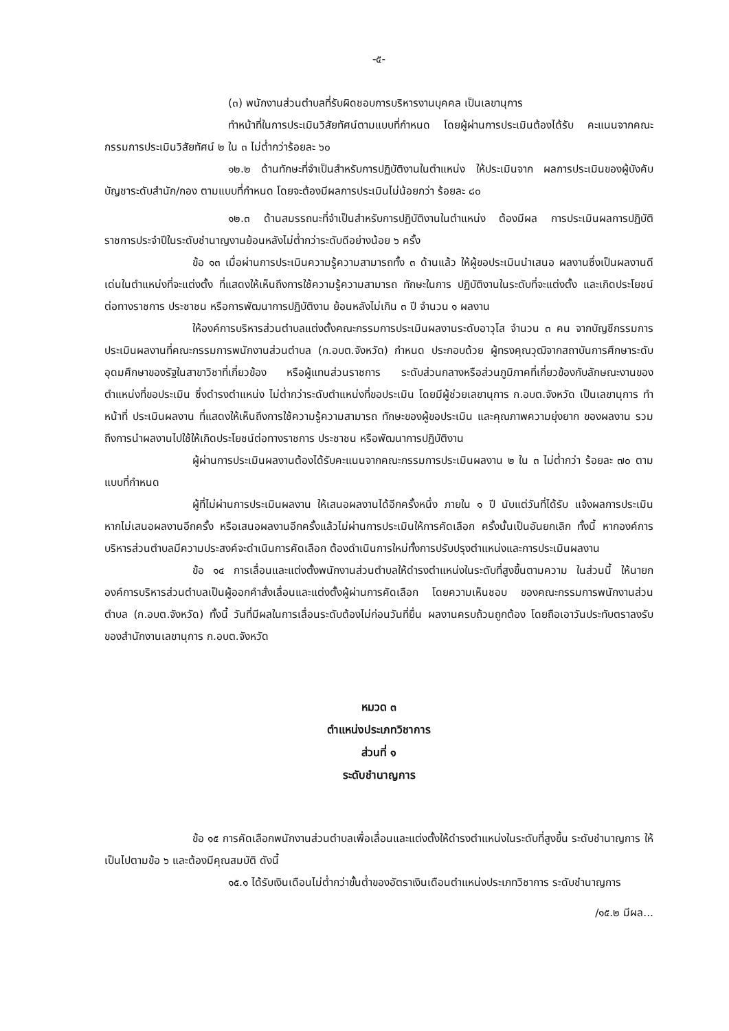-๕-
(๓) พนักงานส่วนตำบลที่รับผิดชอบการบริหารงานบุคคล เป็นเลขานุการ
ทำหน้าที่ในการประเมินวิสัยทัศน์ตามแบบที่กำหนด โดยผู้ผ่านการประเมินต้องได้รับ คะแนนจากคณะกรรมการประเมินวิสัยทัศน์ ๒ ใน ๓ ไม่ต่ำกว่าร้อยละ ๖๐
๑๒.๒ ด้านทักษะที่จำเป็นสำหรับการปฏิบัติงานในตำแหน่ง ให้ประเมินจาก ผลการประเมินของผู้บังคับบัญชาระดับสำนัก/กอง ตามแบบที่กำหนด โดยจะต้องมีผลการประเมินไม่น้อยกว่า ร้อยละ ๘๐
๑๒.๓ ด้านสมรรถนะที่จำเป็นสำหรับการปฏิบัติงานในตำแหน่ง ต้องมีผล การประเมินผลการปฏิบัติราชการประจำปีในระดับชำนาญงานย้อนหลังไม่ต่ำกว่าระดับดีอย่างน้อย ๖ ครั้ง
ข้อ ๑๓ เมื่อผ่านการประเมินความรู้ความสามารถทั้ง ๓ ด้านแล้ว ให้ผู้ขอประเมินนำเสนอ ผลงานซึ่งเป็นผลงานดีเด่นในตำแหน่งที่จะแต่งตั้ง ที่แสดงให้เห็นถึงการใช้ความรู้ความสามารถ ทักษะในการ ปฏิบัติงานในระดับที่จะแต่งตั้ง และเกิดประโยชน์ต่อทางราชการ ประชาชน หรือการพัฒนาการปฏิบัติงาน ย้อนหลังไม่เกิน ๓ ปี จำนวน ๑ ผลงาน
ให้องค์การบริหารส่วนตำบลแต่งตั้งคณะกรรมการประเมินผลงานระดับอาวุโส จำนวน ๓ คน จากบัญชีกรรมการประเมินผลงานที่คณะกรรมการพนักงานส่วนตำบล (ก.อบต.จังหวัด) กำหนด ประกอบด้วย ผู้ทรงคุณวุฒิจากสถาบันการศึกษาระดับอุดมศึกษาของรัฐในสาขาวิชาที่เกี่ยวข้อง หรือผู้แทนส่วนราชการ ระดับส่วนกลางหรือส่วนภูมิภาคที่เกี่ยวข้องกับลักษณะงานของตำแหน่งที่ขอประเมิน ซึ่งดำรงตำแหน่ง ไม่ต่ำกว่าระดับตำแหน่งที่ขอประเมิน โดยมีผู้ช่วยเลขานุการ ก.อบต.จังหวัด เป็นเลขานุการ ทำหน้าที่ ประเมินผลงาน ที่แสดงให้เห็นถึงการใช้ความรู้ความสามารถ ทักษะของผู้ขอประเมิน และคุณภาพความยุ่งยาก ของผลงาน รวมถึงการนำผลงานไปใช้ให้เกิดประโยชน์ต่อทางราชการ ประชาชน หรือพัฒนาการปฏิบัติงาน
ผู้ผ่านการประเมินผลงานต้องได้รับคะแนนจากคณะกรรมการประเมินผลงาน ๒ ใน ๓ ไม่ต่ำกว่า ร้อยละ ๗๐ ตามแบบที่กำหนด
ผู้ที่ไม่ผ่านการประเมินผลงาน ให้เสนอผลงานได้อีกครั้งหนึ่ง ภายใน ๑ ปี นับแต่วันที่ได้รับ แจ้งผลการประเมิน หากไม่เสนอผลงานอีกครั้ง หรือเสนอผลงานอีกครั้งแล้วไม่ผ่านการประเมินให้การคัดเลือก ครั้งนั้นเป็นอันยกเลิก ทั้งนี้ หากองค์การบริหารส่วนตำบลมีความประสงค์จะดำเนินการคัดเลือก ต้องดำเนินการใหม่ทั้งการปรับปรุงตำแหน่งและการประเมินผลงาน
ข้อ ๑๔ การเลื่อนและแต่งตั้งพนักงานส่วนตำบลให้ดำรงตำแหน่งในระดับที่สูงขึ้นตามความ ในส่วนนี้ ให้นายกองค์การบริหารส่วนตำบลเป็นผู้ออกคำสั่งเลื่อนและแต่งตั้งผู้ผ่านการคัดเลือก โดยความเห็นชอบ ของคณะกรรมการพนักงานส่วนตำบล (ก.อบต.จังหวัด) ทั้งนี้ วันที่มีผลในการเลื่อนระดับต้องไม่ก่อนวันที่ยื่น ผลงานครบถ้วนถูกต้อง โดยถือเอาวันประทับตราลงรับของสำนักงานเลขานุการ ก.อบต.จังหวัด
หมวด ๓
ตำแหน่งประเภทวิชาการ
ส่วนที่ ๑
ระดับชำนาญการ
ข้อ ๑๕ การคัดเลือกพนักงานส่วนตำบลเพื่อเลื่อนและแต่งตั้งให้ดำรงตำแหน่งในระดับที่สูงขึ้น ระดับชำนาญการ ให้เป็นไปตามข้อ ๖ และต้องมีคุณสมบัติ ดังนี้
๑๕.๑ ได้รับเงินเดือนไม่ต่ำกว่าขั้นต่ำของอัตราเงินเดือนตำแหน่งประเภทวิชาการ ระดับชำนาญการ
/๑๕.๒ มีผล...